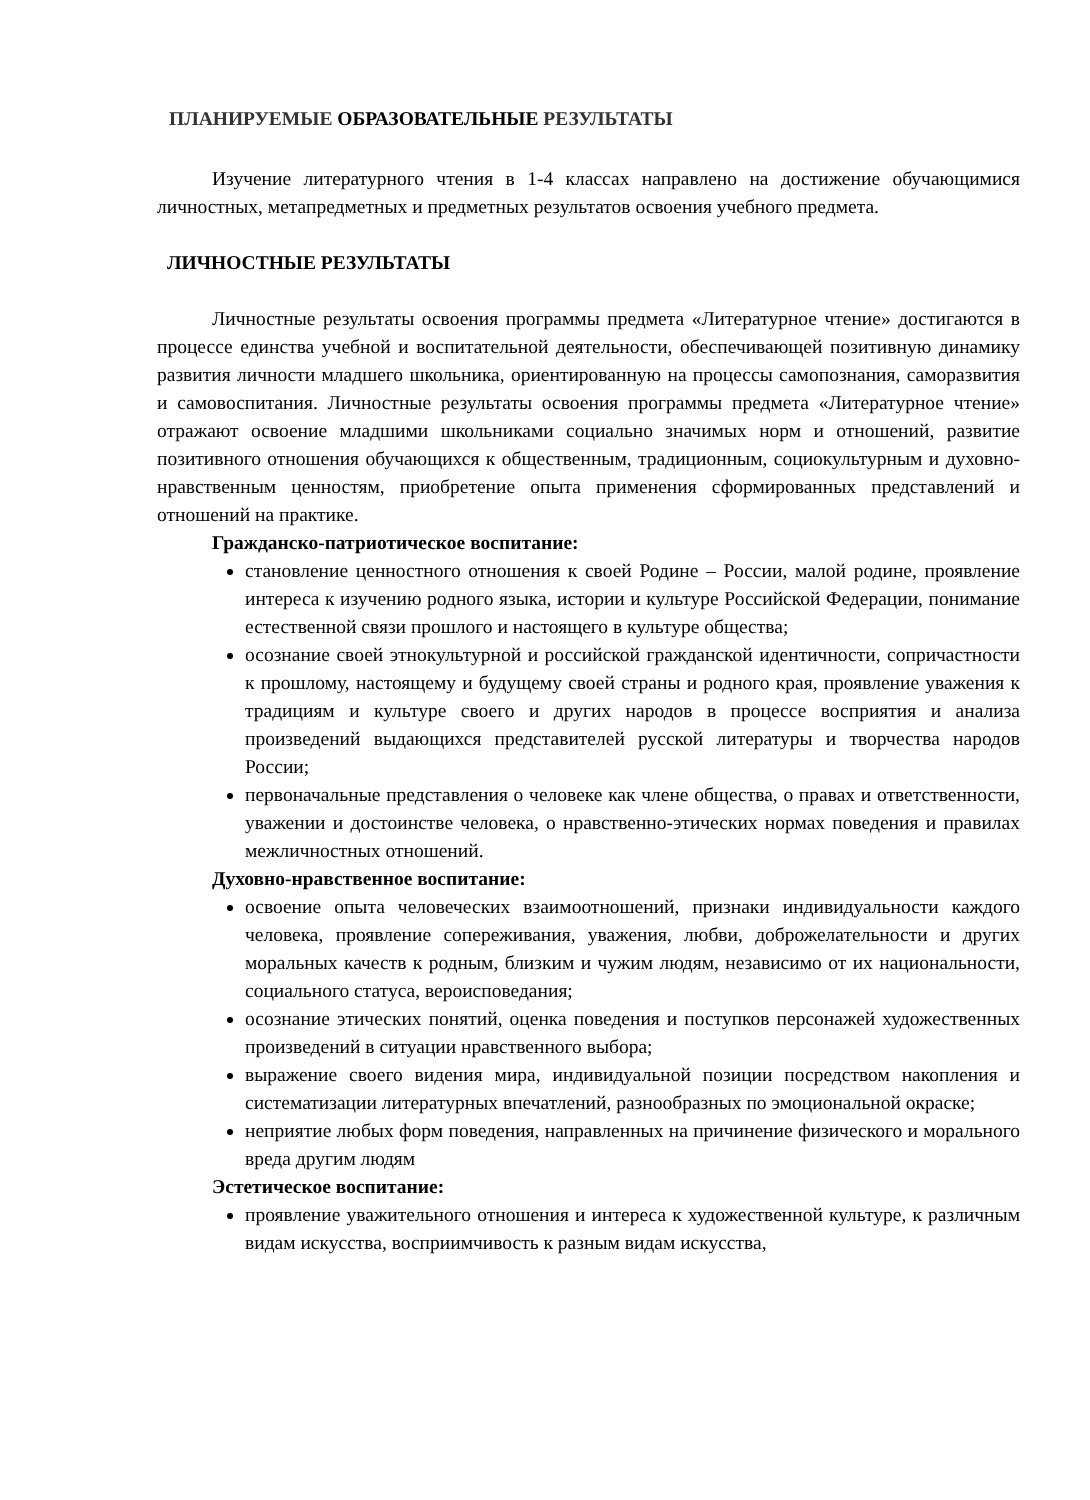ПЛАНИРУЕМЫЕ ОБРАЗОВАТЕЛЬНЫЕ РЕЗУЛЬТАТЫ
Изучение литературного чтения в 1-4 классах направлено на достижение обучающимися личностных, метапредметных и предметных результатов освоения учебного предмета.
ЛИЧНОСТНЫЕ РЕЗУЛЬТАТЫ
Личностные результаты освоения программы предмета «Литературное чтение» достигаются в процессе единства учебной и воспитательной деятельности, обеспечивающей позитивную динамику развития личности младшего школьника, ориентированную на процессы самопознания, саморазвития и самовоспитания. Личностные результаты освоения программы предмета «Литературное чтение» отражают освоение младшими школьниками социально значимых норм и отношений, развитие позитивного отношения обучающихся к общественным, традиционным, социокультурным и духовно-нравственным ценностям, приобретение опыта применения сформированных представлений и отношений на практике.
Гражданско-патриотическое воспитание:
становление ценностного отношения к своей Родине – России, малой родине, проявление интереса к изучению родного языка, истории и культуре Российской Федерации, понимание естественной связи прошлого и настоящего в культуре общества;
осознание своей этнокультурной и российской гражданской идентичности, сопричастности к прошлому, настоящему и будущему своей страны и родного края, проявление уважения к традициям и культуре своего и других народов в процессе восприятия и анализа произведений выдающихся представителей русской литературы и творчества народов России;
первоначальные представления о человеке как члене общества, о правах и ответственности, уважении и достоинстве человека, о нравственно-этических нормах поведения и правилах межличностных отношений.
Духовно-нравственное воспитание:
освоение опыта человеческих взаимоотношений, признаки индивидуальности каждого человека, проявление сопереживания, уважения, любви, доброжелательности и других моральных качеств к родным, близким и чужим людям, независимо от их национальности, социального статуса, вероисповедания;
осознание этических понятий, оценка поведения и поступков персонажей художественных произведений в ситуации нравственного выбора;
выражение своего видения мира, индивидуальной позиции посредством накопления и систематизации литературных впечатлений, разнообразных по эмоциональной окраске;
неприятие любых форм поведения, направленных на причинение физического и морального вреда другим людям
Эстетическое воспитание:
проявление уважительного отношения и интереса к художественной культуре, к различным видам искусства, восприимчивость к разным видам искусства,